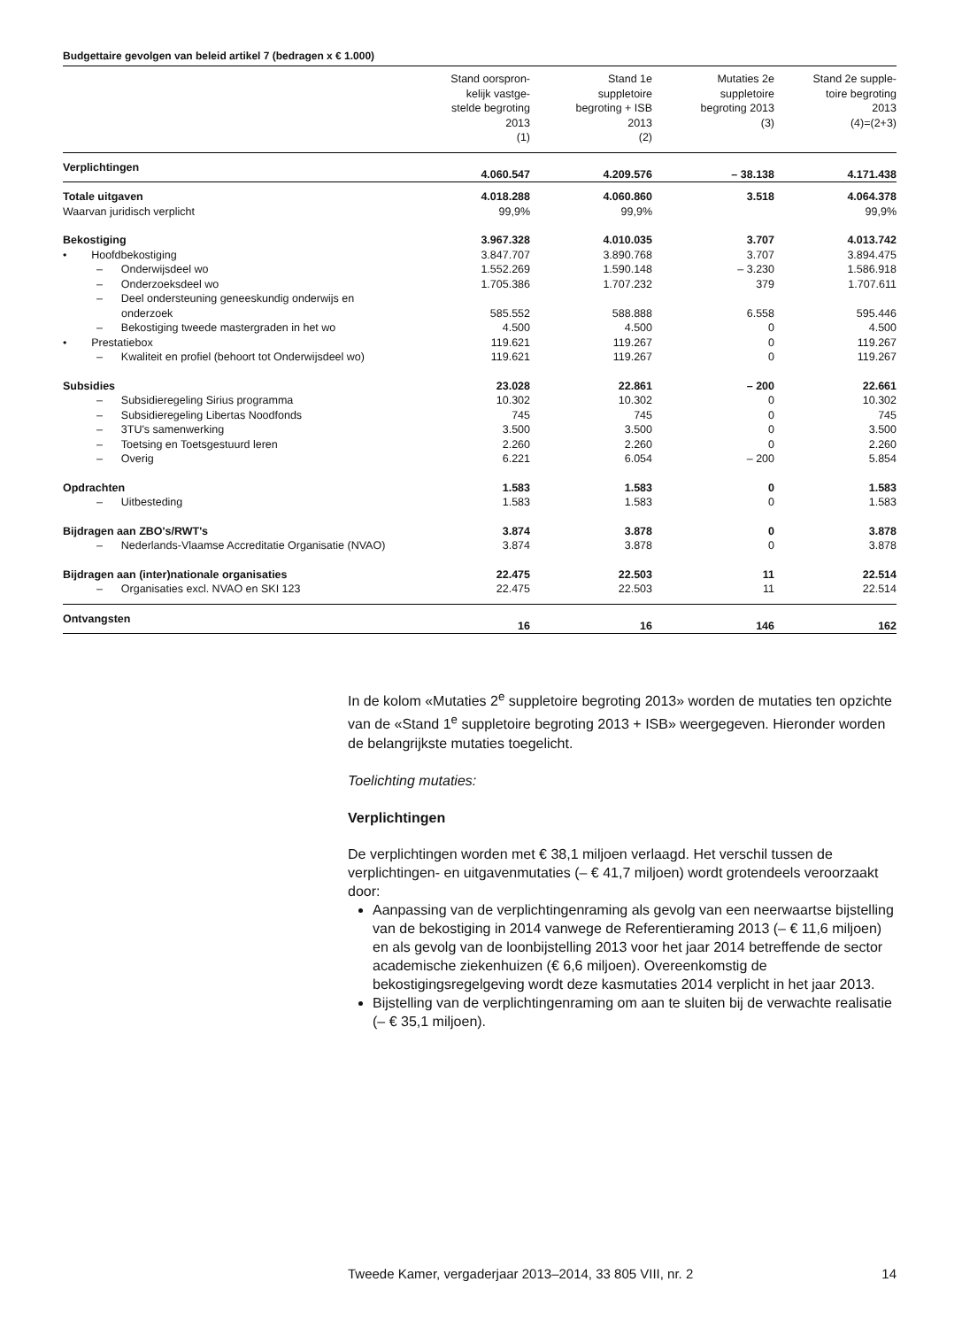Budgettaire gevolgen van beleid artikel 7 (bedragen x € 1.000)
| | Stand oorspron- kelijk vastge- stelde begroting 2013 (1) | Stand 1e suppletoire begroting + ISB 2013 (2) | Mutaties 2e suppletoire begroting 2013 (3) | Stand 2e supple- toire begroting 2013 (4)=(2+3) |
| Verplichtingen | 4.060.547 | 4.209.576 | – 38.138 | 4.171.438 |
| Totale uitgaven | 4.018.288 | 4.060.860 | 3.518 | 4.064.378 |
| Waarvan juridisch verplicht | 99,9% | 99,9% | | 99,9% |
| Bekostiging | 3.967.328 | 4.010.035 | 3.707 | 4.013.742 |
| • Hoofdbekostiging | 3.847.707 | 3.890.768 | 3.707 | 3.894.475 |
| – Onderwijsdeel wo | 1.552.269 | 1.590.148 | – 3.230 | 1.586.918 |
| – Onderzoeksdeel wo | 1.705.386 | 1.707.232 | 379 | 1.707.611 |
| – Deel ondersteuning geneeskundig onderwijs en onderzoek | 585.552 | 588.888 | 6.558 | 595.446 |
| – Bekostiging tweede mastergraden in het wo | 4.500 | 4.500 | 0 | 4.500 |
| • Prestatiebox | 119.621 | 119.267 | 0 | 119.267 |
| – Kwaliteit en profiel (behoort tot Onderwijsdeel wo) | 119.621 | 119.267 | 0 | 119.267 |
| Subsidies | 23.028 | 22.861 | – 200 | 22.661 |
| – Subsidieregeling Sirius programma | 10.302 | 10.302 | 0 | 10.302 |
| – Subsidieregeling Libertas Noodfonds | 745 | 745 | 0 | 745 |
| – 3TU's samenwerking | 3.500 | 3.500 | 0 | 3.500 |
| – Toetsing en Toetsgestuurd leren | 2.260 | 2.260 | 0 | 2.260 |
| – Overig | 6.221 | 6.054 | – 200 | 5.854 |
| Opdrachten | 1.583 | 1.583 | 0 | 1.583 |
| – Uitbesteding | 1.583 | 1.583 | 0 | 1.583 |
| Bijdragen aan ZBO's/RWT's | 3.874 | 3.878 | 0 | 3.878 |
| – Nederlands-Vlaamse Accreditatie Organisatie (NVAO) | 3.874 | 3.878 | 0 | 3.878 |
| Bijdragen aan (inter)nationale organisaties | 22.475 | 22.503 | 11 | 22.514 |
| – Organisaties excl. NVAO en SKI 123 | 22.475 | 22.503 | 11 | 22.514 |
| Ontvangsten | 16 | 16 | 146 | 162 |
In de kolom «Mutaties 2<sup>e</sup> suppletoire begroting 2013» worden de mutaties ten opzichte van de «Stand 1<sup>e</sup> suppletoire begroting 2013 + ISB» weergegeven. Hieronder worden de belangrijkste mutaties toegelicht.
Toelichting mutaties:
Verplichtingen
De verplichtingen worden met € 38,1 miljoen verlaagd. Het verschil tussen de verplichtingen- en uitgavenmutaties (– € 41,7 miljoen) wordt grotendeels veroorzaakt door:
Aanpassing van de verplichtingenraming als gevolg van een neerwaartse bijstelling van de bekostiging in 2014 vanwege de Referentieraming 2013 (– € 11,6 miljoen) en als gevolg van de loonbijstelling 2013 voor het jaar 2014 betreffende de sector academische ziekenhuizen (€ 6,6 miljoen). Overeenkomstig de bekostigingsregelgeving wordt deze kasmutaties 2014 verplicht in het jaar 2013.
Bijstelling van de verplichtingenraming om aan te sluiten bij de verwachte realisatie (– € 35,1 miljoen).
Tweede Kamer, vergaderjaar 2013–2014, 33 805 VIII, nr. 2 14